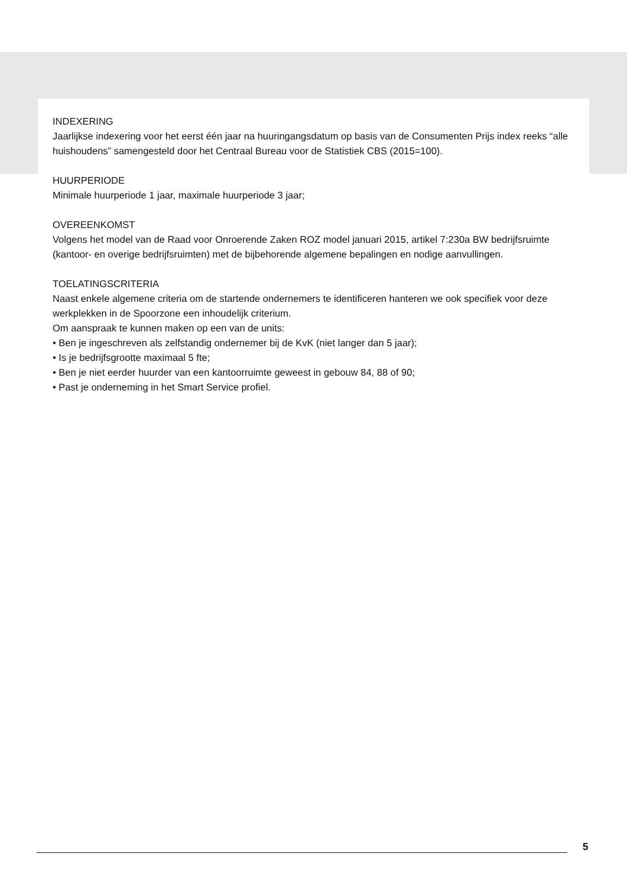INDEXERING
Jaarlijkse indexering voor het eerst één jaar na huuringangsdatum op basis van de Consumenten Prijs index reeks “alle huishoudens” samengesteld door het Centraal Bureau voor de Statistiek CBS (2015=100).
HUURPERIODE
Minimale huurperiode 1 jaar, maximale huurperiode 3 jaar;
OVEREENKOMST
Volgens het model van de Raad voor Onroerende Zaken ROZ model januari 2015, artikel 7:230a BW bedrijfsruimte (kantoor- en overige bedrijfsruimten) met de bijbehorende algemene bepalingen en nodige aanvullingen.
TOELATINGSCRITERIA
Naast enkele algemene criteria om de startende ondernemers te identificeren hanteren we ook specifiek voor deze werkplekken in de Spoorzone een inhoudelijk criterium.
Om aanspraak te kunnen maken op een van de units:
• Ben je ingeschreven als zelfstandig ondernemer bij de KvK (niet langer dan 5 jaar);
• Is je bedrijfsgrootte maximaal 5 fte;
• Ben je niet eerder huurder van een kantoorruimte geweest in gebouw 84, 88 of 90;
• Past je onderneming in het Smart Service profiel.
5